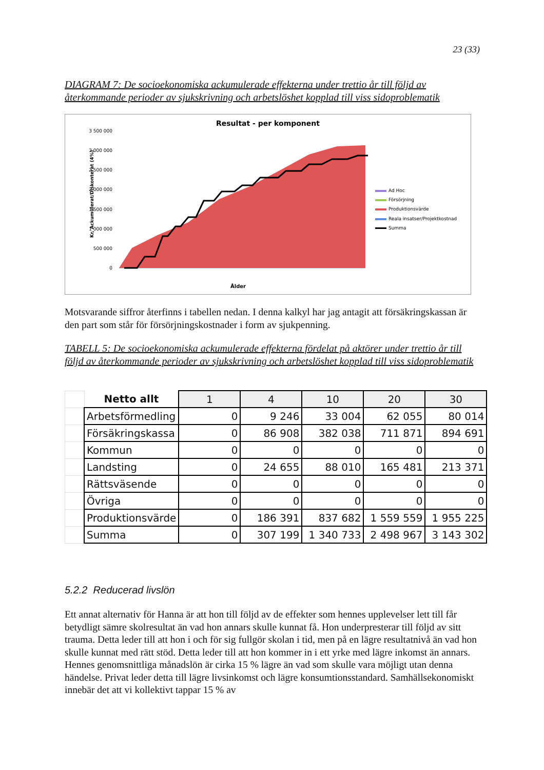23 (33)
DIAGRAM 7: De socioekonomiska ackumulerade effekterna under trettio år till följd av återkommande perioder av sjukskrivning och arbetslöshet kopplad till viss sidoproblematik
Resultat - per komponent
3 500 000
3 000 000
2 500 000
2 000 000
1 500 000
1 000 000
500 000
0
Ålder
Kr, Ackumulerat/Diskonterat (4%)
Ad Hoc
Försörjning
Produktionsvärde
Reala insatser/Projektkostnad
Summa
Motsvarande siffror återfinns i tabellen nedan. I denna kalkyl har jag antagit att försäkringskassan är den part som står för försörjningskostnader i form av sjukpenning.
TABELL 5: De socioekonomiska ackumulerade effekterna fördelat på aktörer under trettio år till följd av återkommande perioder av sjukskrivning och arbetslöshet kopplad till viss sidoproblematik
| | Netto allt | 1 | 4 | 10 | 20 | 30 |
| | Arbetsförmedling | 0 | 9 246 | 33 004 | 62 055 | 80 014 |
| | Försäkringskassa | 0 | 86 908 | 382 038 | 711 871 | 894 691 |
| | Kommun | 0 | 0 | 0 | 0 | 0 |
| | Landsting | 0 | 24 655 | 88 010 | 165 481 | 213 371 |
| | Rättsväsende | 0 | 0 | 0 | 0 | 0 |
| | Övriga | 0 | 0 | 0 | 0 | 0 |
| | Produktionsvärde | 0 | 186 391 | 837 682 | 1 559 559 | 1 955 225 |
| | Summa | 0 | 307 199 | 1 340 733 | 2 498 967 | 3 143 302 |
5.2.2 Reducerad livslön
Ett annat alternativ för Hanna är att hon till följd av de effekter som hennes upplevelser lett till får betydligt sämre skolresultat än vad hon annars skulle kunnat få. Hon underpresterar till följd av sitt trauma. Detta leder till att hon i och för sig fullgör skolan i tid, men på en lägre resultatnivå än vad hon skulle kunnat med rätt stöd. Detta leder till att hon kommer in i ett yrke med lägre inkomst än annars. Hennes genomsnittliga månadslön är cirka 15 % lägre än vad som skulle vara möjligt utan denna händelse. Privat leder detta till lägre livsinkomst och lägre konsumtionsstandard. Samhällsekonomiskt innebär det att vi kollektivt tappar 15 % av